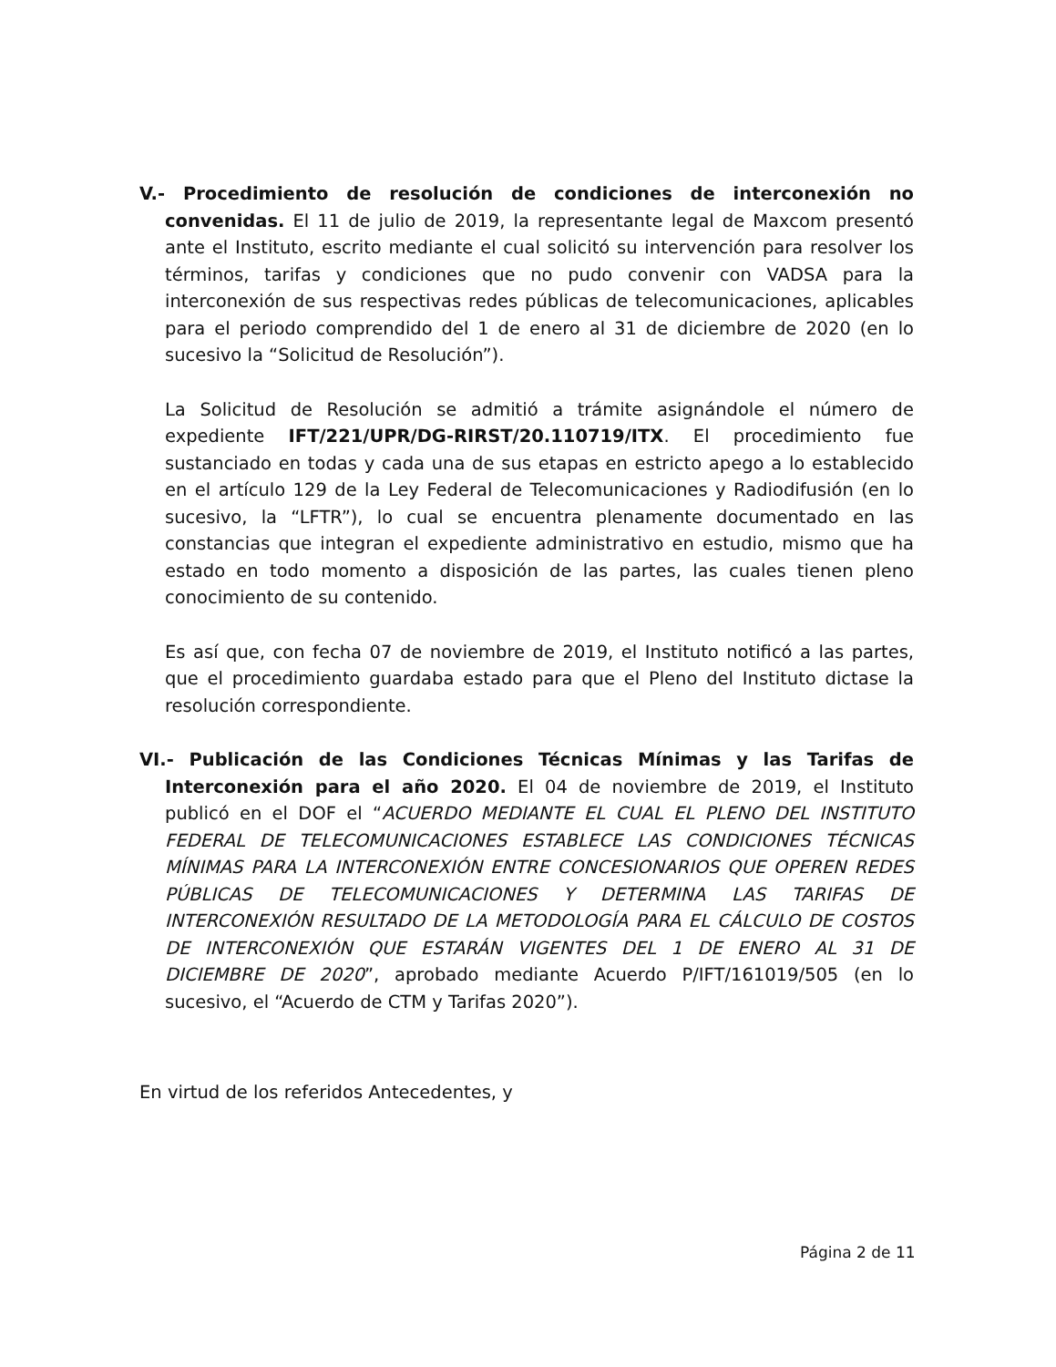V.- Procedimiento de resolución de condiciones de interconexión no convenidas. El 11 de julio de 2019, la representante legal de Maxcom presentó ante el Instituto, escrito mediante el cual solicitó su intervención para resolver los términos, tarifas y condiciones que no pudo convenir con VADSA para la interconexión de sus respectivas redes públicas de telecomunicaciones, aplicables para el periodo comprendido del 1 de enero al 31 de diciembre de 2020 (en lo sucesivo la “Solicitud de Resolución”).
La Solicitud de Resolución se admitió a trámite asignándole el número de expediente IFT/221/UPR/DG-RIRST/20.110719/ITX. El procedimiento fue sustanciado en todas y cada una de sus etapas en estricto apego a lo establecido en el artículo 129 de la Ley Federal de Telecomunicaciones y Radiodifusión (en lo sucesivo, la “LFTR”), lo cual se encuentra plenamente documentado en las constancias que integran el expediente administrativo en estudio, mismo que ha estado en todo momento a disposición de las partes, las cuales tienen pleno conocimiento de su contenido.
Es así que, con fecha 07 de noviembre de 2019, el Instituto notificó a las partes, que el procedimiento guardaba estado para que el Pleno del Instituto dictase la resolución correspondiente.
VI.- Publicación de las Condiciones Técnicas Mínimas y las Tarifas de Interconexión para el año 2020. El 04 de noviembre de 2019, el Instituto publicó en el DOF el “ACUERDO MEDIANTE EL CUAL EL PLENO DEL INSTITUTO FEDERAL DE TELECOMUNICACIONES ESTABLECE LAS CONDICIONES TÉCNICAS MÍNIMAS PARA LA INTERCONEXIÓN ENTRE CONCESIONARIOS QUE OPEREN REDES PÚBLICAS DE TELECOMUNICACIONES Y DETERMINA LAS TARIFAS DE INTERCONEXIÓN RESULTADO DE LA METODOLOGÍA PARA EL CÁLCULO DE COSTOS DE INTERCONEXIÓN QUE ESTARÁN VIGENTES DEL 1 DE ENERO AL 31 DE DICIEMBRE DE 2020”, aprobado mediante Acuerdo P/IFT/161019/505 (en lo sucesivo, el “Acuerdo de CTM y Tarifas 2020”).
En virtud de los referidos Antecedentes, y
Página 2 de 11